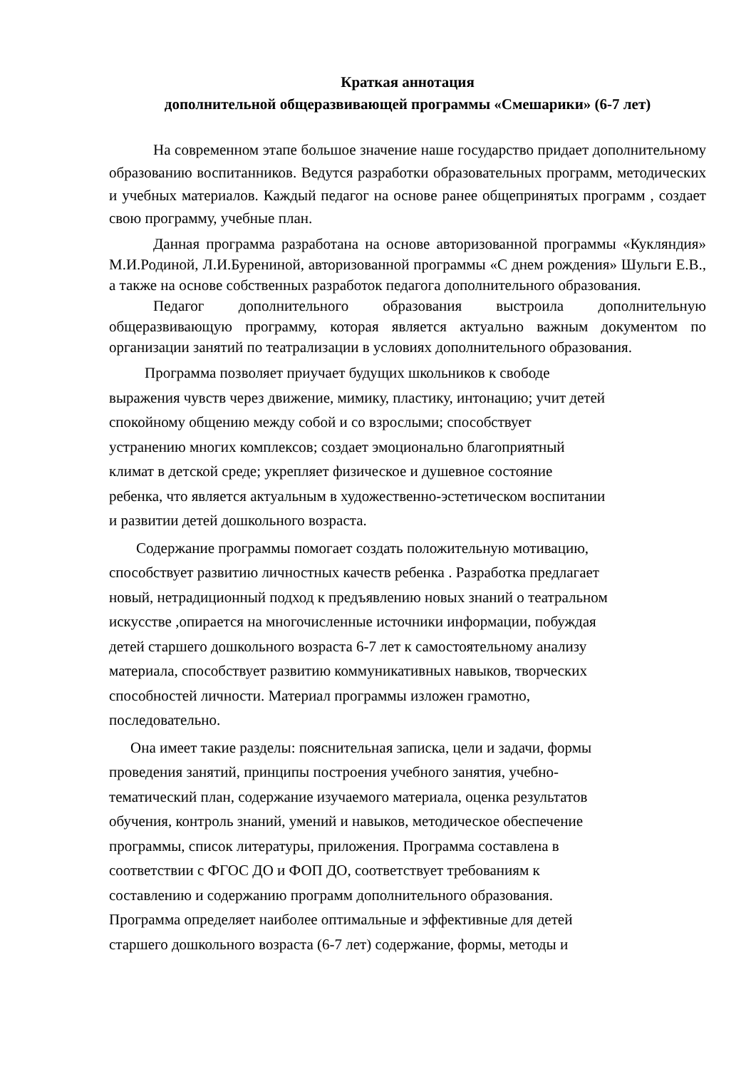Краткая аннотация
дополнительной общеразвивающей программы «Смешарики» (6-7 лет)
На современном этапе большое значение наше государство придает дополнительному образованию воспитанников. Ведутся разработки образовательных программ, методических и учебных материалов. Каждый педагог на основе ранее общепринятых программ , создает свою программу, учебные план.
Данная программа разработана на основе авторизованной программы «Кукляндия» М.И.Родиной, Л.И.Бурениной, авторизованной программы «С днем рождения» Шульги Е.В., а также на основе собственных разработок педагога дополнительного образования.
Педагог дополнительного образования выстроила дополнительную общеразвивающую программу, которая является актуально важным документом по организации занятий по театрализации в условиях дополнительного образования.
Программа позволяет приучает будущих школьников к свободе
выражения чувств через движение, мимику, пластику, интонацию; учит детей
спокойному общению между собой и со взрослыми; способствует
устранению многих комплексов; создает эмоционально благоприятный
климат в детской среде; укрепляет физическое и душевное состояние
ребенка, что является актуальным в художественно-эстетическом воспитании
и развитии детей дошкольного возраста.
Содержание программы помогает создать положительную мотивацию,
способствует развитию личностных качеств ребенка . Разработка предлагает
новый, нетрадиционный подход к предъявлению новых знаний о театральном
искусстве ,опирается на многочисленные источники информации, побуждая
детей старшего дошкольного возраста 6-7 лет к самостоятельному анализу
материала, способствует развитию коммуникативных навыков, творческих
способностей личности. Материал программы изложен грамотно,
последовательно.
Она имеет такие разделы: пояснительная записка, цели и задачи, формы
проведения занятий, принципы построения учебного занятия, учебно-
тематический план, содержание изучаемого материала, оценка результатов
обучения, контроль знаний, умений и навыков, методическое обеспечение
программы, список литературы, приложения. Программа составлена в
соответствии с ФГОС ДО и ФОП ДО, соответствует требованиям к
составлению и содержанию программ дополнительного образования.
Программа определяет наиболее оптимальные и эффективные для детей
старшего дошкольного возраста (6-7 лет) содержание, формы, методы и